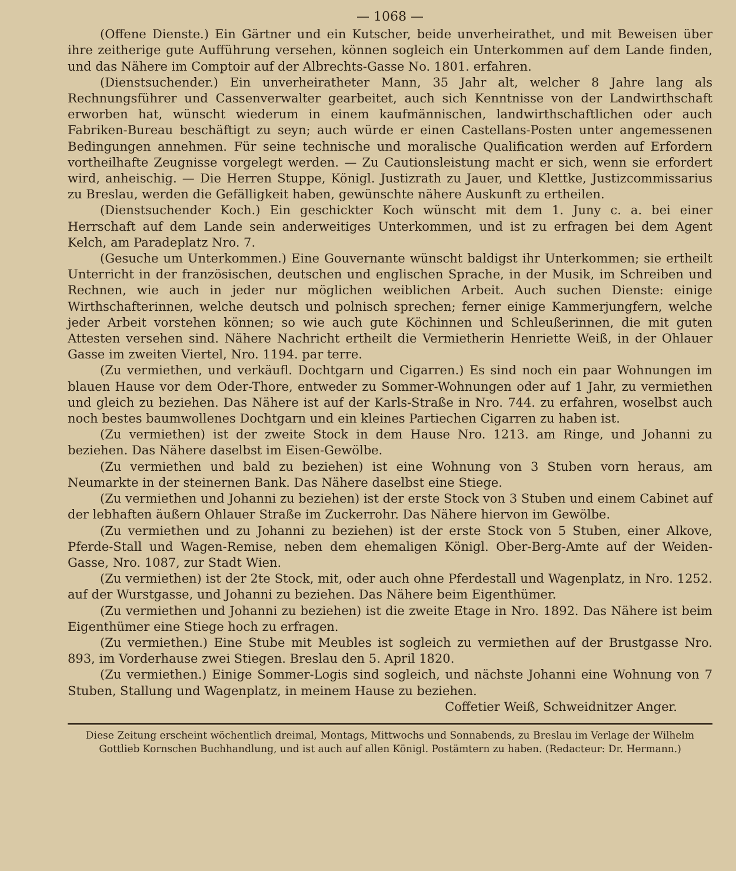— 1068 —
(Offene Dienste.) Ein Gärtner und ein Kutscher, beide unverheirathet, und mit Beweisen über ihre zeitherige gute Aufführung versehen, können sogleich ein Unterkommen auf dem Lande finden, und das Nähere im Comptoir auf der Albrechts-Gasse No. 1801. erfahren.
(Dienstsuchender.) Ein unverheiratheter Mann, 35 Jahr alt, welcher 8 Jahre lang als Rechnungsführer und Cassenverwalter gearbeitet, auch sich Kenntnisse von der Landwirthschaft erworben hat, wünscht wiederum in einem kaufmännischen, landwirthschaftlichen oder auch Fabriken-Bureau beschäftigt zu seyn; auch würde er einen Castellans-Posten unter angemessenen Bedingungen annehmen. Für seine technische und moralische Qualification werden auf Erfordern vortheilhafte Zeugnisse vorgelegt werden. — Zu Cautionsleistung macht er sich, wenn sie erfordert wird, anheischig. — Die Herren Stuppe, Königl. Justizrath zu Jauer, und Klettke, Justizcommissarius zu Breslau, werden die Gefälligkeit haben, gewünschte nähere Auskunft zu ertheilen.
(Dienstsuchender Koch.) Ein geschickter Koch wünscht mit dem 1. Juny c. a. bei einer Herrschaft auf dem Lande sein anderweitiges Unterkommen, und ist zu erfragen bei dem Agent Kelch, am Paradeplatz Nro. 7.
(Gesuche um Unterkommen.) Eine Gouvernante wünscht baldigst ihr Unterkommen; sie ertheilt Unterricht in der französischen, deutschen und englischen Sprache, in der Musik, im Schreiben und Rechnen, wie auch in jeder nur möglichen weiblichen Arbeit. Auch suchen Dienste: einige Wirthschafterinnen, welche deutsch und polnisch sprechen; ferner einige Kammerjungfern, welche jeder Arbeit vorstehen können; so wie auch gute Köchinnen und Schleußerinnen, die mit guten Attesten versehen sind. Nähere Nachricht ertheilt die Vermietherin Henriette Weiß, in der Ohlauer Gasse im zweiten Viertel, Nro. 1194. par terre.
(Zu vermiethen, und verkäufl. Dochtgarn und Cigarren.) Es sind noch ein paar Wohnungen im blauen Hause vor dem Oder-Thore, entweder zu Sommer-Wohnungen oder auf 1 Jahr, zu vermiethen und gleich zu beziehen. Das Nähere ist auf der Karls-Straße in Nro. 744. zu erfahren, woselbst auch noch bestes baumwollenes Dochtgarn und ein kleines Partiechen Cigarren zu haben ist.
(Zu vermiethen) ist der zweite Stock in dem Hause Nro. 1213. am Ringe, und Johanni zu beziehen. Das Nähere daselbst im Eisen-Gewölbe.
(Zu vermiethen und bald zu beziehen) ist eine Wohnung von 3 Stuben vorn heraus, am Neumarkte in der steinernen Bank. Das Nähere daselbst eine Stiege.
(Zu vermiethen und Johanni zu beziehen) ist der erste Stock von 3 Stuben und einem Cabinet auf der lebhaften äußern Ohlauer Straße im Zuckerrohr. Das Nähere hiervon im Gewölbe.
(Zu vermiethen und zu Johanni zu beziehen) ist der erste Stock von 5 Stuben, einer Alkove, Pferde-Stall und Wagen-Remise, neben dem ehemaligen Königl. Ober-Berg-Amte auf der Weiden-Gasse, Nro. 1087, zur Stadt Wien.
(Zu vermiethen) ist der 2te Stock, mit, oder auch ohne Pferdestall und Wagenplatz, in Nro. 1252. auf der Wurstgasse, und Johanni zu beziehen. Das Nähere beim Eigenthümer.
(Zu vermiethen und Johanni zu beziehen) ist die zweite Etage in Nro. 1892. Das Nähere ist beim Eigenthümer eine Stiege hoch zu erfragen.
(Zu vermiethen.) Eine Stube mit Meubles ist sogleich zu vermiethen auf der Brustgasse Nro. 893, im Vorderhause zwei Stiegen. Breslau den 5. April 1820.
(Zu vermiethen.) Einige Sommer-Logis sind sogleich, und nächste Johanni eine Wohnung von 7 Stuben, Stallung und Wagenplatz, in meinem Hause zu beziehen.
Coffetier Weiß, Schweidnitzer Anger.
Diese Zeitung erscheint wöchentlich dreimal, Montags, Mittwochs und Sonnabends, zu Breslau im Verlage der Wilhelm Gottlieb Kornschen Buchhandlung, und ist auch auf allen Königl. Postämtern zu haben. (Redacteur: Dr. Hermann.)